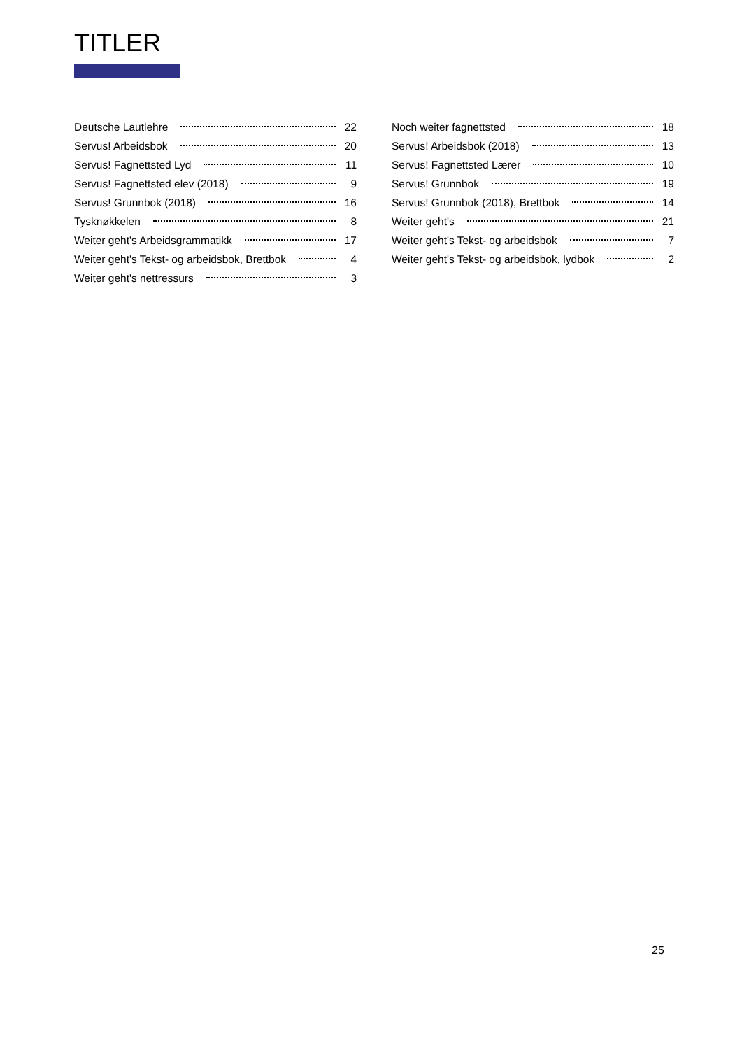TITLER
Deutsche Lautlehre 22
Servus! Arbeidsbok 20
Servus! Fagnettsted Lyd 11
Servus! Fagnettsted elev (2018) 9
Servus! Grunnbok (2018) 16
Tysknøkkelen 8
Weiter geht's Arbeidsgrammatikk 17
Weiter geht's Tekst- og arbeidsbok, Brettbok 4
Weiter geht's nettressurs 3
Noch weiter fagnettsted 18
Servus! Arbeidsbok (2018) 13
Servus! Fagnettsted Lærer 10
Servus! Grunnbok 19
Servus! Grunnbok (2018), Brettbok 14
Weiter geht's 21
Weiter geht's Tekst- og arbeidsbok 7
Weiter geht's Tekst- og arbeidsbok, lydbok 2
25